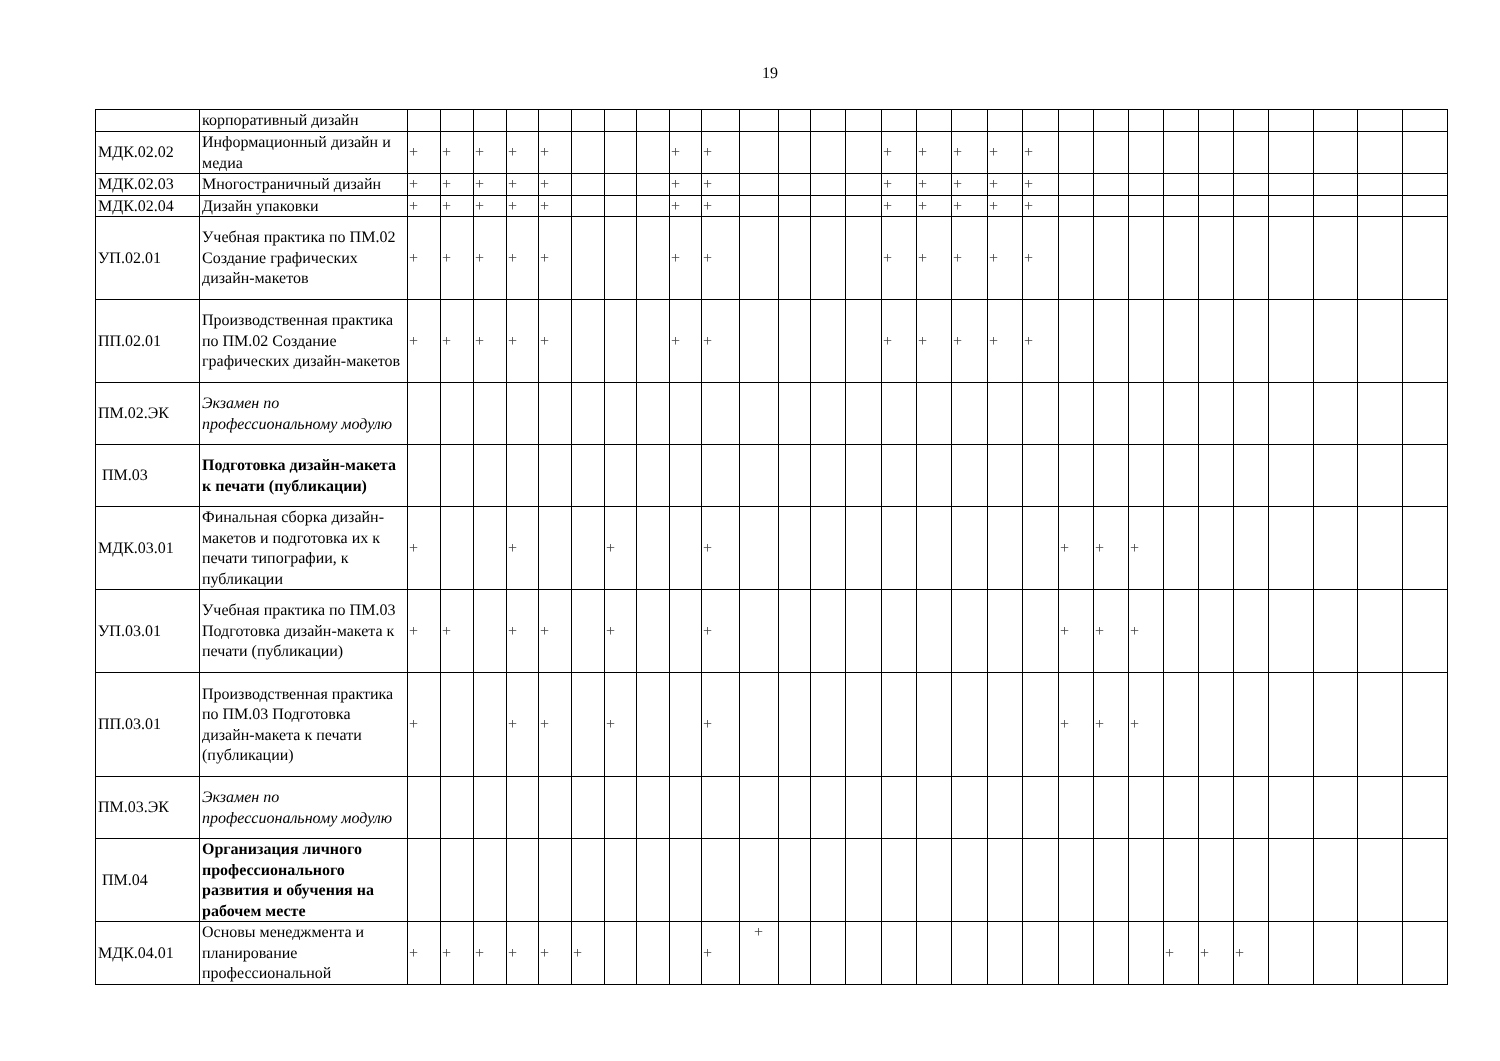19
| | корпоративный дизайн | | | | | | | | | | | | | | | | | | | | | | | | | | | | | |
| МДК.02.02 | Информационный дизайн и медиа | + | + | + | + | + | | | | + | + | | | | | + | + | + | + | + | | | | | | | | | | |
| МДК.02.03 | Многостраничный дизайн | + | + | + | + | + | | | | + | + | | | | | + | + | + | + | + | | | | | | | | | | |
| МДК.02.04 | Дизайн упаковки | + | + | + | + | + | | | | + | + | | | | | + | + | + | + | + | | | | | | | | | | |
| УП.02.01 | Учебная практика по ПМ.02 Создание графических дизайн-макетов | + | + | + | + | + | | | | + | + | | | | | + | + | + | + | + | | | | | | | | | | |
| ПП.02.01 | Производственная практика по ПМ.02 Создание графических дизайн-макетов | + | + | + | + | + | | | | + | + | | | | | + | + | + | + | + | | | | | | | | | | |
| ПМ.02.ЭК | Экзамен по профессиональному модулю | | | | | | | | | | | | | | | | | | | | | | | | | | | | | |
| ПМ.03 | Подготовка дизайн-макета к печати (публикации) | | | | | | | | | | | | | | | | | | | | | | | | | | | | | |
| МДК.03.01 | Финальная сборка дизайн-макетов и подготовка их к печати типографии, к публикации | + | | | + | | | + | | | + | | | | | | | | | | + | + | + | | | | | | | |
| УП.03.01 | Учебная практика по ПМ.03 Подготовка дизайн-макета к печати (публикации) | + | + | | + | + | | + | | | + | | | | | | | | | | + | + | + | | | | | | | |
| ПП.03.01 | Производственная практика по ПМ.03 Подготовка дизайн-макета к печати (публикации) | + | | | + | + | | + | | | + | | | | | | | | | | + | + | + | | | | | | | |
| ПМ.03.ЭК | Экзамен по профессиональному модулю | | | | | | | | | | | | | | | | | | | | | | | | | | | | | |
| ПМ.04 | Организация личного профессионального развития и обучения на рабочем месте | | | | | | | | | | | | | | | | | | | | | | | | | | | | | |
| МДК.04.01 | Основы менеджмента и планирование профессиональной | + | + | + | + | + | + | | | | + | + | | | | | | | | | | | | + | + | + | | | | |